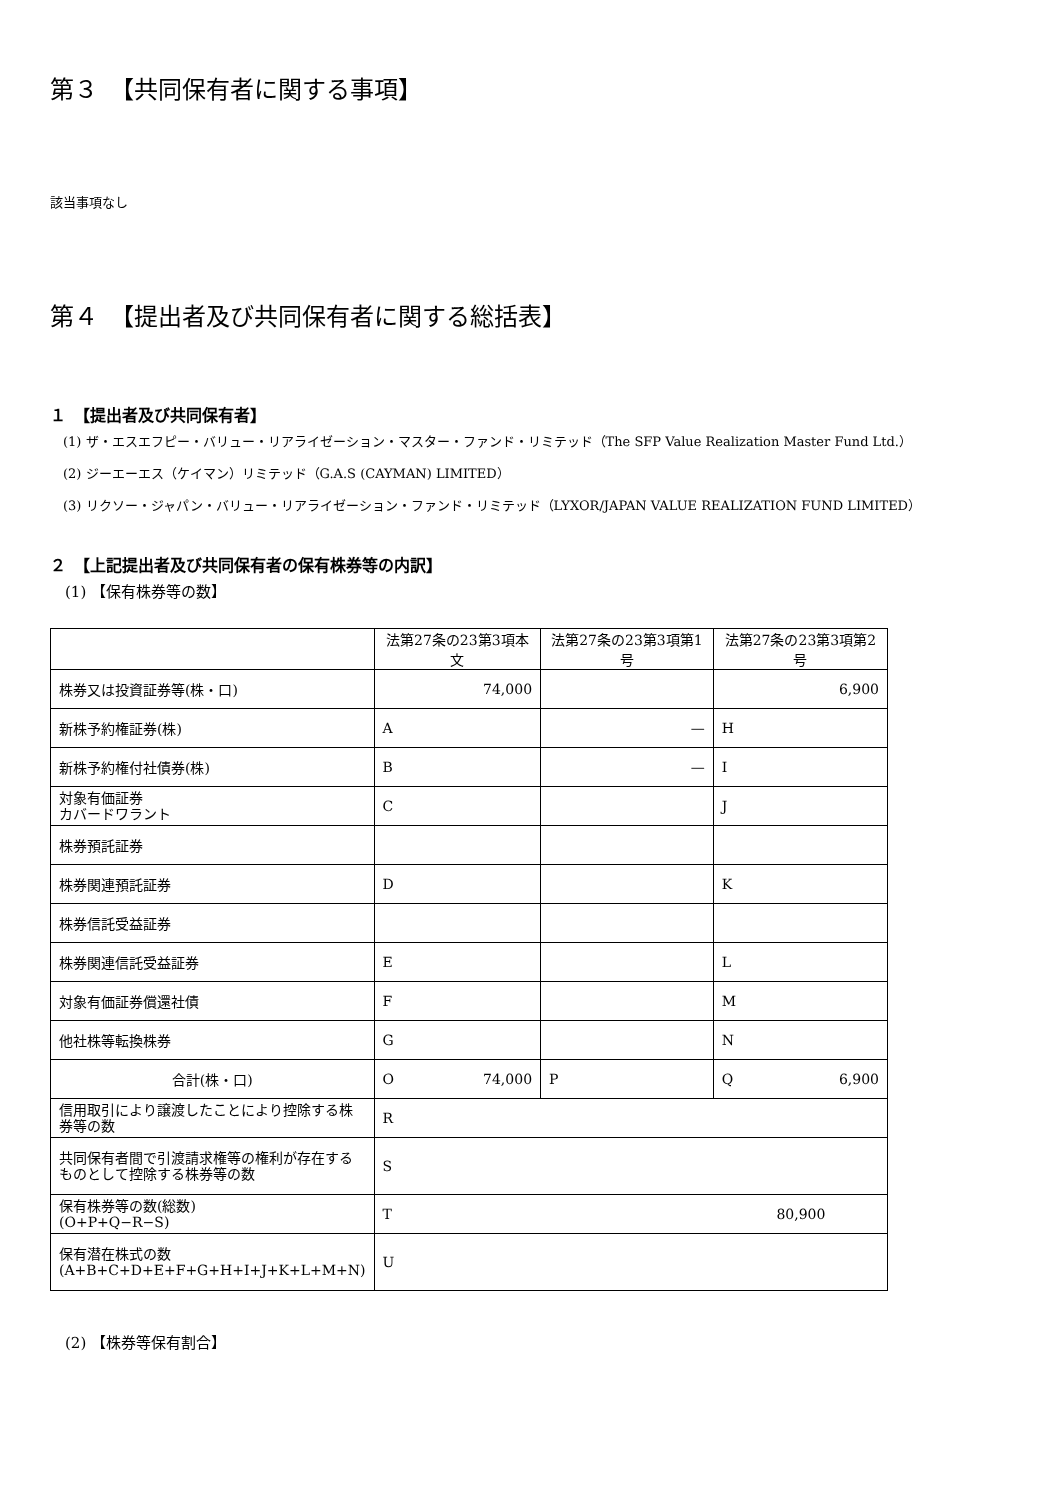第３　【共同保有者に関する事項】
該当事項なし
第４　【提出者及び共同保有者に関する総括表】
１　【提出者及び共同保有者】
　(1) ザ・エスエフピー・バリュー・リアライゼーション・マスター・ファンド・リミテッド（The SFP Value Realization Master Fund Ltd.）
　(2) ジーエーエス（ケイマン）リミテッド（G.A.S (CAYMAN) LIMITED）
　(3) リクソー・ジャパン・バリュー・リアライゼーション・ファンド・リミテッド（LYXOR/JAPAN VALUE REALIZATION FUND LIMITED）
２　【上記提出者及び共同保有者の保有株券等の内訳】
　(1) 【保有株券等の数】
| | 法第27条の23第3項本文 | 法第27条の23第3項第1号 | 法第27条の23第3項第2号 |
| 株券又は投資証券等(株・口) | 74,000 | | 6,900 |
| 新株予約権証券(株) | A | — | H |
| 新株予約権付社債券(株) | B | — | I |
| 対象有価証券 カバードワラント | C | | J |
| 株券預託証券 | | | |
| 株券関連預託証券 | D | | K |
| 株券信託受益証券 | | | |
| 株券関連信託受益証券 | E | | L |
| 対象有価証券償還社債 | F | | M |
| 他社株等転換株券 | G | | N |
| 合計(株・口) | O 74,000 | P | Q 6,900 |
| 信用取引により譲渡したことにより控除する株券等の数 | R | | |
| 共同保有者間で引渡請求権等の権利が存在するものとして控除する株券等の数 | S | | |
| 保有株券等の数(総数) (O+P+Q−R−S) | T 80,900 | | |
| 保有潜在株式の数 (A+B+C+D+E+F+G+H+I+J+K+L+M+N) | U | | |
　(2) 【株券等保有割合】